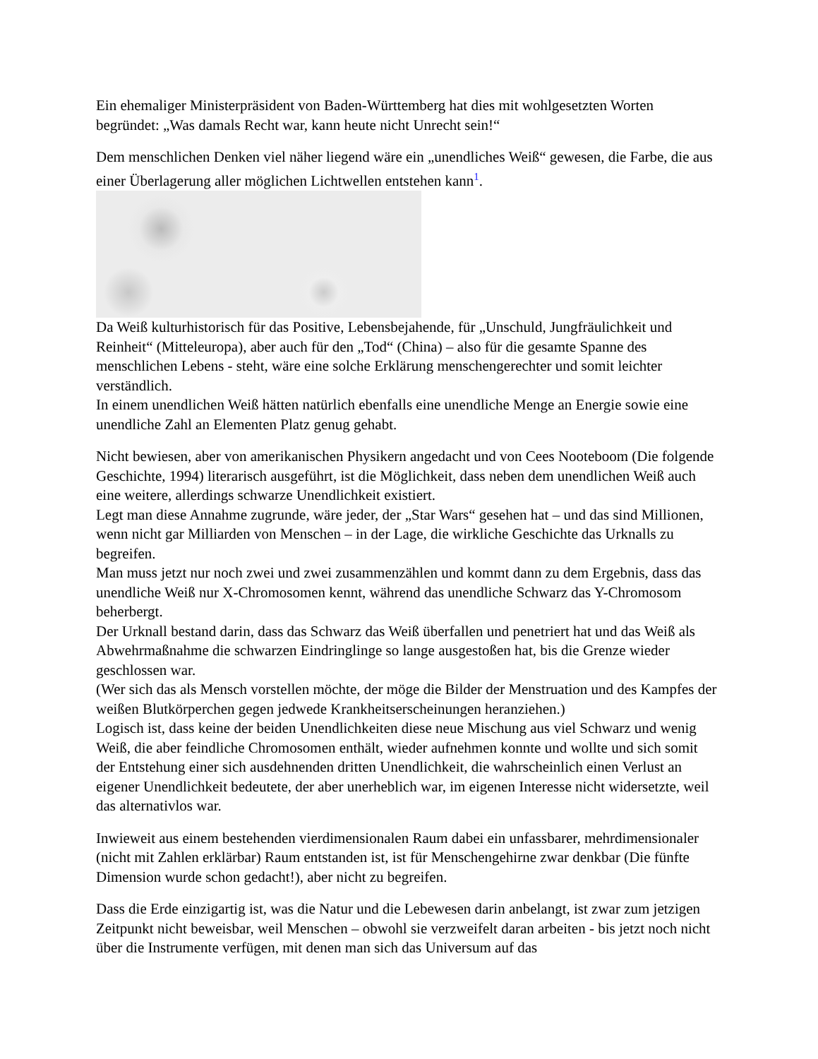Ein ehemaliger Ministerpräsident von Baden-Württemberg hat dies mit wohlgesetzten Worten begründet: „Was damals Recht war, kann heute nicht Unrecht sein!“
Dem menschlichen Denken viel näher liegend wäre ein „unendliches Weiß“ gewesen, die Farbe, die aus einer Überlagerung aller möglichen Lichtwellen entstehen kann<sup>1</sup>.
Da Weiß kulturhistorisch für das Positive, Lebensbejahende, für „Unschuld, Jungfräulichkeit und Reinheit“ (Mitteleuropa), aber auch für den „Tod“ (China) – also für die gesamte Spanne des menschlichen Lebens - steht, wäre eine solche Erklärung menschengerechter und somit leichter verständlich.
In einem unendlichen Weiß hätten natürlich ebenfalls eine unendliche Menge an Energie sowie eine unendliche Zahl an Elementen Platz genug gehabt.
Nicht bewiesen, aber von amerikanischen Physikern angedacht und von Cees Nooteboom (Die folgende Geschichte, 1994) literarisch ausgeführt, ist die Möglichkeit, dass neben dem unendlichen Weiß auch eine weitere, allerdings schwarze Unendlichkeit existiert.
Legt man diese Annahme zugrunde, wäre jeder, der „Star Wars“ gesehen hat – und das sind Millionen, wenn nicht gar Milliarden von Menschen – in der Lage, die wirkliche Geschichte das Urknalls zu begreifen.
Man muss jetzt nur noch zwei und zwei zusammenzählen und kommt dann zu dem Ergebnis, dass das unendliche Weiß nur X-Chromosomen kennt, während das unendliche Schwarz das Y-Chromosom beherbergt.
Der Urknall bestand darin, dass das Schwarz das Weiß überfallen und penetriert hat und das Weiß als Abwehrmaßnahme die schwarzen Eindringlinge so lange ausgestoßen hat, bis die Grenze wieder geschlossen war.
(Wer sich das als Mensch vorstellen möchte, der möge die Bilder der Menstruation und des Kampfes der weißen Blutkörperchen gegen jedwede Krankheitserscheinungen heranziehen.)
Logisch ist, dass keine der beiden Unendlichkeiten diese neue Mischung aus viel Schwarz und wenig Weiß, die aber feindliche Chromosomen enthält, wieder aufnehmen konnte und wollte und sich somit der Entstehung einer sich ausdehnenden dritten Unendlichkeit, die wahrscheinlich einen Verlust an eigener Unendlichkeit bedeutete, der aber unerheblich war, im eigenen Interesse nicht widersetzte, weil das alternativlos war.
Inwieweit aus einem bestehenden vierdimensionalen Raum dabei ein unfassbarer, mehrdimensionaler (nicht mit Zahlen erklärbar) Raum entstanden ist, ist für Menschengehirne zwar denkbar (Die fünfte Dimension wurde schon gedacht!), aber nicht zu begreifen.
Dass die Erde einzigartig ist, was die Natur und die Lebewesen darin anbelangt, ist zwar zum jetzigen Zeitpunkt nicht beweisbar, weil Menschen – obwohl sie verzweifelt daran arbeiten - bis jetzt noch nicht über die Instrumente verfügen, mit denen man sich das Universum auf das